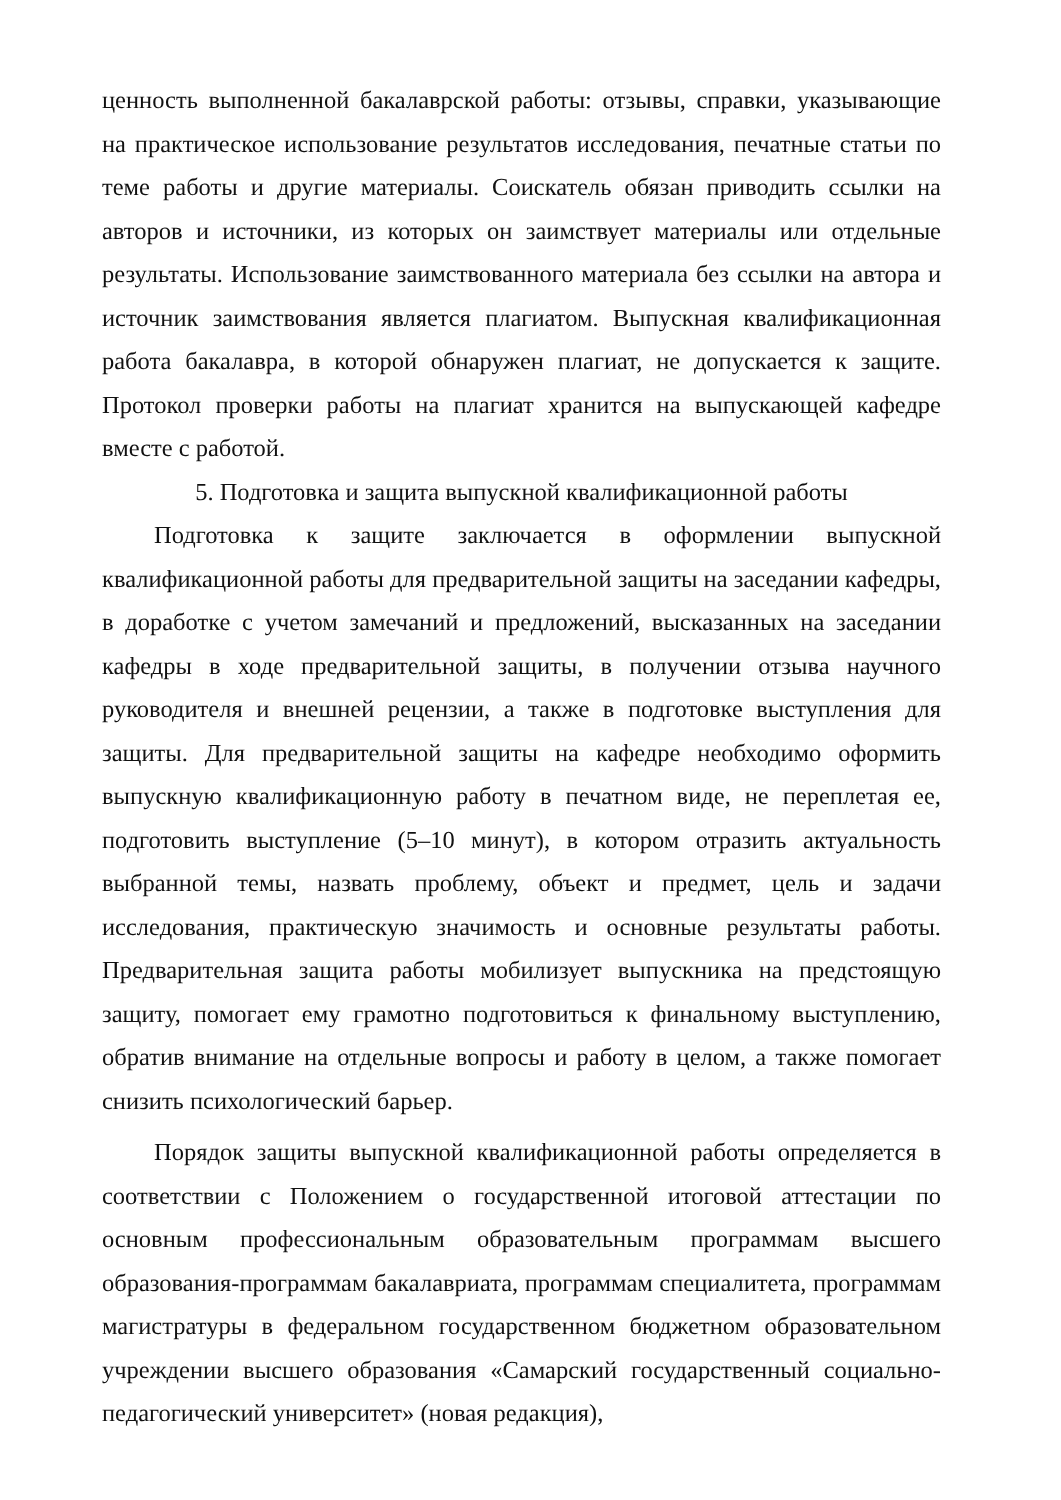ценность выполненной бакалаврской работы: отзывы, справки, указывающие на практическое использование результатов исследования, печатные статьи по теме работы и другие материалы. Соискатель обязан приводить ссылки на авторов и источники, из которых он заимствует материалы или отдельные результаты. Использование заимствованного материала без ссылки на автора и источник заимствования является плагиатом. Выпускная квалификационная работа бакалавра, в которой обнаружен плагиат, не допускается к защите. Протокол проверки работы на плагиат хранится на выпускающей кафедре вместе с работой.
5. Подготовка и защита выпускной квалификационной работы
Подготовка к защите заключается в оформлении выпускной квалификационной работы для предварительной защиты на заседании кафедры, в доработке с учетом замечаний и предложений, высказанных на заседании кафедры в ходе предварительной защиты, в получении отзыва научного руководителя и внешней рецензии, а также в подготовке выступления для защиты. Для предварительной защиты на кафедре необходимо оформить выпускную квалификационную работу в печатном виде, не переплетая ее, подготовить выступление (5–10 минут), в котором отразить актуальность выбранной темы, назвать проблему, объект и предмет, цель и задачи исследования, практическую значимость и основные результаты работы. Предварительная защита работы мобилизует выпускника на предстоящую защиту, помогает ему грамотно подготовиться к финальному выступлению, обратив внимание на отдельные вопросы и работу в целом, а также помогает снизить психологический барьер.
Порядок защиты выпускной квалификационной работы определяется в соответствии с Положением о государственной итоговой аттестации по основным профессиональным образовательным программам высшего образования-программам бакалавриата, программам специалитета, программам магистратуры в федеральном государственном бюджетном образовательном учреждении высшего образования «Самарский государственный социально-педагогический университет» (новая редакция),